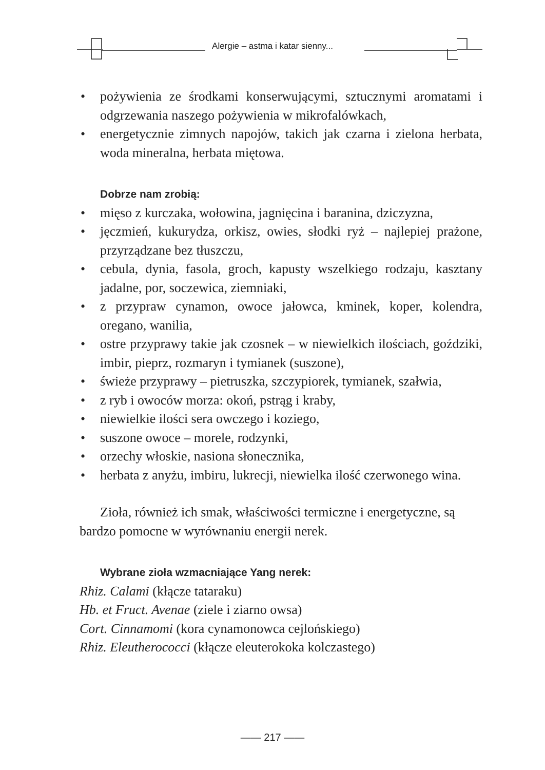Alergie – astma i katar sienny...
• pożywienia ze środkami konserwującymi, sztucznymi aromatami i odgrzewania naszego pożywienia w mikrofalówkach,
• energetycznie zimnych napojów, takich jak czarna i zielona herbata, woda mineralna, herbata miętowa.
Dobrze nam zrobią:
• mięso z kurczaka, wołowina, jagnięcina i baranina, dziczyzna,
• jęczmień, kukurydza, orkisz, owies, słodki ryż – najlepiej prażone, przyrządzane bez tłuszczu,
• cebula, dynia, fasola, groch, kapusty wszelkiego rodzaju, kasztany jadalne, por, soczewica, ziemniaki,
• z przypraw cynamon, owoce jałowca, kminek, koper, kolendra, oregano, wanilia,
• ostre przyprawy takie jak czosnek – w niewielkich ilościach, goździki, imbir, pieprz, rozmaryn i tymianek (suszone),
• świeże przyprawy – pietruszka, szczypiorek, tymianek, szałwia,
• z ryb i owoców morza: okoń, pstrąg i kraby,
• niewielkie ilości sera owczego i koziego,
• suszone owoce – morele, rodzynki,
• orzechy włoskie, nasiona słonecznika,
• herbata z anyżu, imbiru, lukrecji, niewielka ilość czerwonego wina.
Zioła, również ich smak, właściwości termiczne i energetyczne, są bardzo pomocne w wyrównaniu energii nerek.
Wybrane zioła wzmacniające Yang nerek:
Rhiz. Calami (kłącze tataraku)
Hb. et Fruct. Avenae (ziele i ziarno owsa)
Cort. Cinnamomi (kora cynamonowca cejlońskiego)
Rhiz. Eleutherococci (kłącze eleuterokoka kolczastego)
—— 217 ——